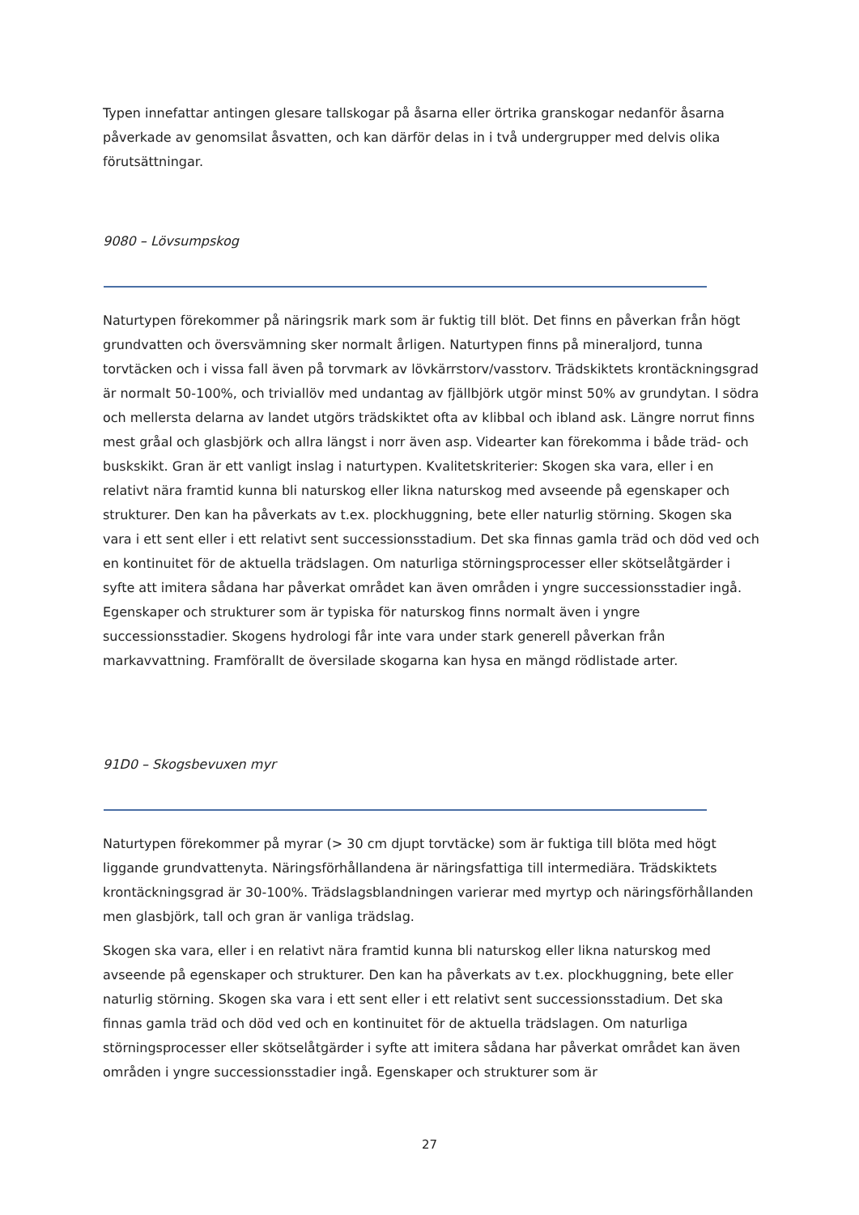Typen innefattar antingen glesare tallskogar på åsarna eller örtrika granskogar nedanför åsarna påverkade av genomsilat åsvatten, och kan därför delas in i två undergrupper med delvis olika förutsättningar.
9080 – Lövsumpskog
Naturtypen förekommer på näringsrik mark som är fuktig till blöt. Det finns en påverkan från högt grundvatten och översvämning sker normalt årligen. Naturtypen finns på mineraljord, tunna torvtäcken och i vissa fall även på torvmark av lövkärrstorv/vasstorv. Trädskiktets krontäckningsgrad är normalt 50-100%, och triviallöv med undantag av fjällbjörk utgör minst 50% av grundytan. I södra och mellersta delarna av landet utgörs trädskiktet ofta av klibbal och ibland ask. Längre norrut finns mest gråal och glasbjörk och allra längst i norr även asp. Videarter kan förekomma i både träd- och buskskikt. Gran är ett vanligt inslag i naturtypen. Kvalitetskriterier: Skogen ska vara, eller i en relativt nära framtid kunna bli naturskog eller likna naturskog med avseende på egenskaper och strukturer. Den kan ha påverkats av t.ex. plockhuggning, bete eller naturlig störning. Skogen ska vara i ett sent eller i ett relativt sent successionsstadium. Det ska finnas gamla träd och död ved och en kontinuitet för de aktuella trädslagen. Om naturliga störningsprocesser eller skötselåtgärder i syfte att imitera sådana har påverkat området kan även områden i yngre successionsstadier ingå. Egenskaper och strukturer som är typiska för naturskog finns normalt även i yngre successionsstadier. Skogens hydrologi får inte vara under stark generell påverkan från markavvattning. Framförallt de översilade skogarna kan hysa en mängd rödlistade arter.
91D0 – Skogsbevuxen myr
Naturtypen förekommer på myrar (> 30 cm djupt torvtäcke) som är fuktiga till blöta med högt liggande grundvattenyta. Näringsförhållandena är näringsfattiga till intermediära. Trädskiktets krontäckningsgrad är 30-100%. Trädslagsblandningen varierar med myrtyp och näringsförhållanden men glasbjörk, tall och gran är vanliga trädslag.
Skogen ska vara, eller i en relativt nära framtid kunna bli naturskog eller likna naturskog med avseende på egenskaper och strukturer. Den kan ha påverkats av t.ex. plockhuggning, bete eller naturlig störning. Skogen ska vara i ett sent eller i ett relativt sent successionsstadium. Det ska finnas gamla träd och död ved och en kontinuitet för de aktuella trädslagen. Om naturliga störningsprocesser eller skötselåtgärder i syfte att imitera sådana har påverkat området kan även områden i yngre successionsstadier ingå. Egenskaper och strukturer som är
27